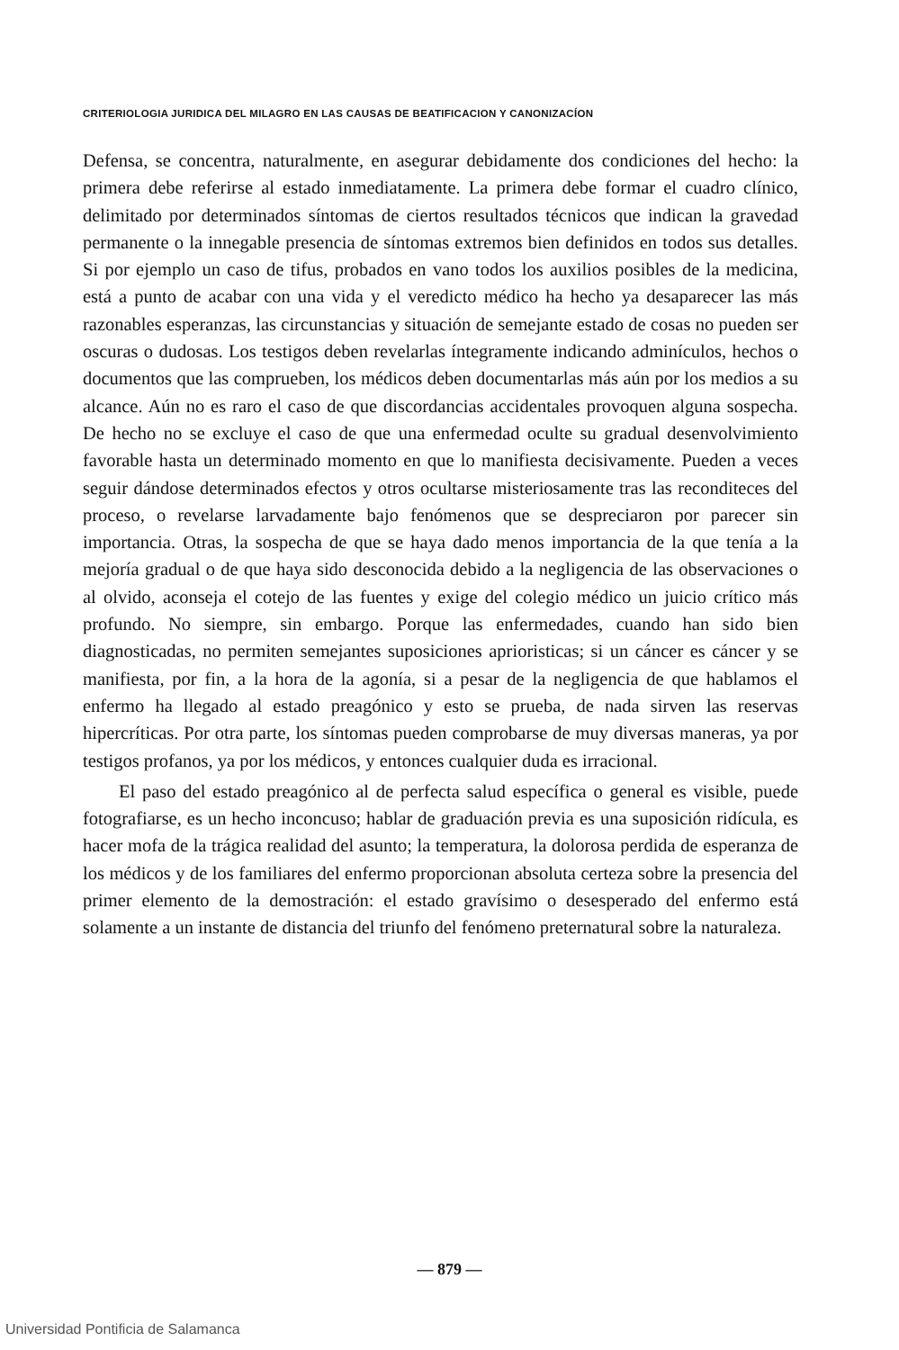CRITERIOLOGIA JURIDICA DEL MILAGRO EN LAS CAUSAS DE BEATIFICACION Y CANONIZACÍON
Defensa, se concentra, naturalmente, en asegurar debidamente dos condiciones del hecho: la primera debe referirse al estado inmediatamente. La primera debe formar el cuadro clínico, delimitado por determinados síntomas de ciertos resultados técnicos que indican la gravedad permanente o la innegable presencia de síntomas extremos bien definidos en todos sus detalles. Si por ejemplo un caso de tifus, probados en vano todos los auxilios posibles de la medicina, está a punto de acabar con una vida y el veredicto médico ha hecho ya desaparecer las más razonables esperanzas, las circunstancias y situación de semejante estado de cosas no pueden ser oscuras o dudosas. Los testigos deben revelarlas íntegramente indicando adminículos, hechos o documentos que las comprueben, los médicos deben documentarlas más aún por los medios a su alcance. Aún no es raro el caso de que discordancias accidentales provoquen alguna sospecha. De hecho no se excluye el caso de que una enfermedad oculte su gradual desenvolvimiento favorable hasta un determinado momento en que lo manifiesta decisivamente. Pueden a veces seguir dándose determinados efectos y otros ocultarse misteriosamente tras las reconditeces del proceso, o revelarse larvadamente bajo fenómenos que se despreciaron por parecer sin importancia. Otras, la sospecha de que se haya dado menos importancia de la que tenía a la mejoría gradual o de que haya sido desconocida debido a la negligencia de las observaciones o al olvido, aconseja el cotejo de las fuentes y exige del colegio médico un juicio crítico más profundo. No siempre, sin embargo. Porque las enfermedades, cuando han sido bien diagnosticadas, no permiten semejantes suposiciones aprioristicas; si un cáncer es cáncer y se manifiesta, por fin, a la hora de la agonía, si a pesar de la negligencia de que hablamos el enfermo ha llegado al estado preagónico y esto se prueba, de nada sirven las reservas hipercríticas. Por otra parte, los síntomas pueden comprobarse de muy diversas maneras, ya por testigos profanos, ya por los médicos, y entonces cualquier duda es irracional.
El paso del estado preagónico al de perfecta salud específica o general es visible, puede fotografiarse, es un hecho inconcuso; hablar de graduación previa es una suposición ridícula, es hacer mofa de la trágica realidad del asunto; la temperatura, la dolorosa perdida de esperanza de los médicos y de los familiares del enfermo proporcionan absoluta certeza sobre la presencia del primer elemento de la demostración: el estado gravísimo o desesperado del enfermo está solamente a un instante de distancia del triunfo del fenómeno preternatural sobre la naturaleza.
— 879 —
Universidad Pontificia de Salamanca